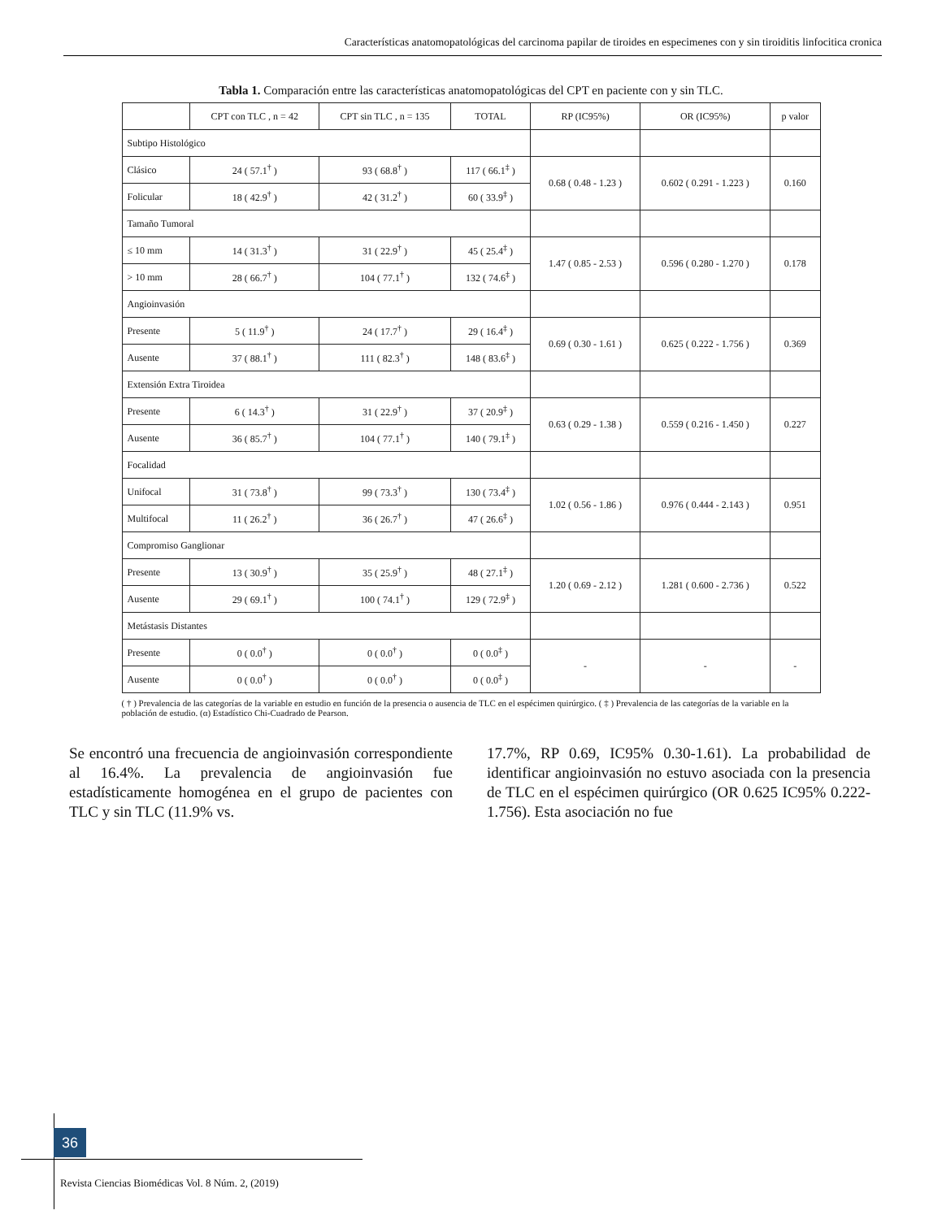Características anatomopatológicas del carcinoma papilar de tiroides en especimenes con y sin tiroiditis linfocitica cronica
Tabla 1. Comparación entre las características anatomopatológicas del CPT en paciente con y sin TLC.
| | CPT con TLC , n = 42 | CPT sin TLC , n = 135 | TOTAL | RP (IC95%) | OR (IC95%) | p valor |
| --- | --- | --- | --- | --- | --- | --- |
| Subtipo Histológico | | | | | | |
| Clásico | 24 ( 57.1<sup>†</sup> ) | 93 ( 68.8<sup>†</sup> ) | 117 ( 66.1<sup>‡</sup> ) | 0.68 ( 0.48 - 1.23 ) | 0.602 ( 0.291 - 1.223 ) | 0.160 |
| Folicular | 18 ( 42.9<sup>†</sup> ) | 42 ( 31.2<sup>†</sup> ) | 60 ( 33.9<sup>‡</sup> ) | | | |
| Tamaño Tumoral | | | | | | |
| ≤ 10 mm | 14 ( 31.3<sup>†</sup> ) | 31 ( 22.9<sup>†</sup> ) | 45 ( 25.4<sup>‡</sup> ) | 1.47 ( 0.85 - 2.53 ) | 0.596 ( 0.280 - 1.270 ) | 0.178 |
| > 10 mm | 28 ( 66.7<sup>†</sup> ) | 104 ( 77.1<sup>†</sup> ) | 132 ( 74.6<sup>‡</sup> ) | | | |
| Angioinvasión | | | | | | |
| Presente | 5 ( 11.9<sup>†</sup> ) | 24 ( 17.7<sup>†</sup> ) | 29 ( 16.4<sup>‡</sup> ) | 0.69 ( 0.30 - 1.61 ) | 0.625 ( 0.222 - 1.756 ) | 0.369 |
| Ausente | 37 ( 88.1<sup>†</sup> ) | 111 ( 82.3<sup>†</sup> ) | 148 ( 83.6<sup>‡</sup> ) | | | |
| Extensión Extra Tiroidea | | | | | | |
| Presente | 6 ( 14.3<sup>†</sup> ) | 31 ( 22.9<sup>†</sup> ) | 37 ( 20.9<sup>‡</sup> ) | 0.63 ( 0.29 - 1.38 ) | 0.559 ( 0.216 - 1.450 ) | 0.227 |
| Ausente | 36 ( 85.7<sup>†</sup> ) | 104 ( 77.1<sup>†</sup> ) | 140 ( 79.1<sup>‡</sup> ) | | | |
| Focalidad | | | | | | |
| Unifocal | 31 ( 73.8<sup>†</sup> ) | 99 ( 73.3<sup>†</sup> ) | 130 ( 73.4<sup>‡</sup> ) | 1.02 ( 0.56 - 1.86 ) | 0.976 ( 0.444 - 2.143 ) | 0.951 |
| Multifocal | 11 ( 26.2<sup>†</sup> ) | 36 ( 26.7<sup>†</sup> ) | 47 ( 26.6<sup>‡</sup> ) | | | |
| Compromiso Ganglionar | | | | | | |
| Presente | 13 ( 30.9<sup>†</sup> ) | 35 ( 25.9<sup>†</sup> ) | 48 ( 27.1<sup>‡</sup> ) | 1.20 ( 0.69 - 2.12 ) | 1.281 ( 0.600 - 2.736 ) | 0.522 |
| Ausente | 29 ( 69.1<sup>†</sup> ) | 100 ( 74.1<sup>†</sup> ) | 129 ( 72.9<sup>‡</sup> ) | | | |
| Metástasis Distantes | | | | | | |
| Presente | 0 ( 0.0<sup>†</sup> ) | 0 ( 0.0<sup>†</sup> ) | 0 ( 0.0<sup>‡</sup> ) | - | - | - |
| Ausente | 0 ( 0.0<sup>†</sup> ) | 0 ( 0.0<sup>†</sup> ) | 0 ( 0.0<sup>‡</sup> ) | | | |
( † ) Prevalencia de las categorías de la variable en estudio en función de la presencia o ausencia de TLC en el espécimen quirúrgico. ( ‡ ) Prevalencia de las categorías de la variable en la población de estudio. (α) Estadístico Chi-Cuadrado de Pearson.
Se encontró una frecuencia de angioinvasión correspondiente al 16.4%. La prevalencia de angioinvasión fue estadísticamente homogénea en el grupo de pacientes con TLC y sin TLC (11.9% vs.
17.7%, RP 0.69, IC95% 0.30-1.61). La probabilidad de identificar angioinvasión no estuvo asociada con la presencia de TLC en el espécimen quirúrgico (OR 0.625 IC95% 0.222-1.756). Esta asociación no fue
36
Revista Ciencias Biomédicas Vol. 8 Núm. 2, (2019)